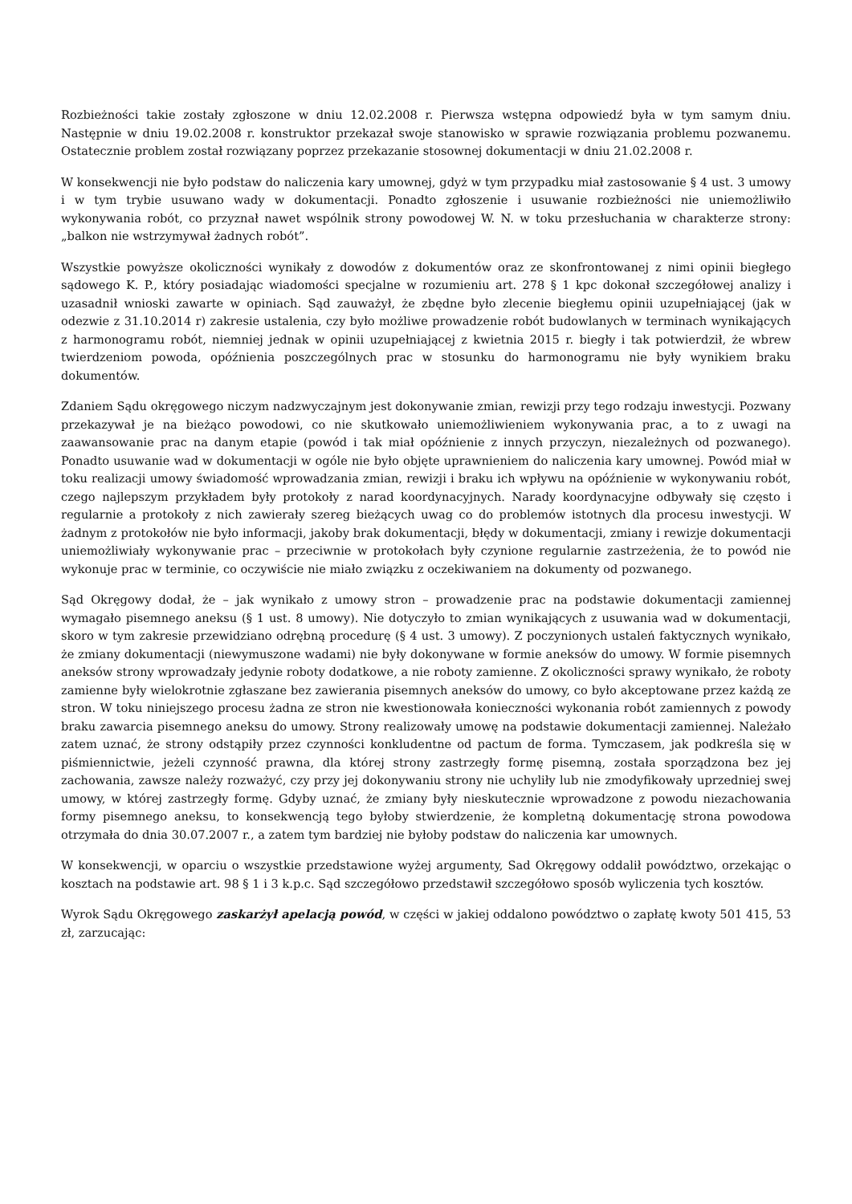Rozbieżności takie zostały zgłoszone w dniu 12.02.2008 r. Pierwsza wstępna odpowiedź była w tym samym dniu. Następnie w dniu 19.02.2008 r. konstruktor przekazał swoje stanowisko w sprawie rozwiązania problemu pozwanemu. Ostatecznie problem został rozwiązany poprzez przekazanie stosownej dokumentacji w dniu 21.02.2008 r.
W konsekwencji nie było podstaw do naliczenia kary umownej, gdyż w tym przypadku miał zastosowanie § 4 ust. 3 umowy i w tym trybie usuwano wady w dokumentacji. Ponadto zgłoszenie i usuwanie rozbieżności nie uniemożliwiło wykonywania robót, co przyznał nawet wspólnik strony powodowej W. N. w toku przesłuchania w charakterze strony: „balkon nie wstrzymywał żadnych robót”.
Wszystkie powyższe okoliczności wynikały z dowodów z dokumentów oraz ze skonfrontowanej z nimi opinii biegłego sądowego K. P., który posiadając wiadomości specjalne w rozumieniu art. 278 § 1 kpc dokonał szczegółowej analizy i uzasadnił wnioski zawarte w opiniach. Sąd zauważył, że zbędne było zlecenie biegłemu opinii uzupełniającej (jak w odezwie z 31.10.2014 r) zakresie ustalenia, czy było możliwe prowadzenie robót budowlanych w terminach wynikających z harmonogramu robót, niemniej jednak w opinii uzupełniającej z kwietnia 2015 r. biegły i tak potwierdził, że wbrew twierdzeniom powoda, opóźnienia poszczególnych prac w stosunku do harmonogramu nie były wynikiem braku dokumentów.
Zdaniem Sądu okręgowego niczym nadzwyczajnym jest dokonywanie zmian, rewizji przy tego rodzaju inwestycji. Pozwany przekazywał je na bieżąco powodowi, co nie skutkowało uniemożliwieniem wykonywania prac, a to z uwagi na zaawansowanie prac na danym etapie (powód i tak miał opóźnienie z innych przyczyn, niezależnych od pozwanego). Ponadto usuwanie wad w dokumentacji w ogóle nie było objęte uprawnieniem do naliczenia kary umownej. Powód miał w toku realizacji umowy świadomość wprowadzania zmian, rewizji i braku ich wpływu na opóźnienie w wykonywaniu robót, czego najlepszym przykładem były protokoły z narad koordynacyjnych. Narady koordynacyjne odbywały się często i regularnie a protokoły z nich zawierały szereg bieżących uwag co do problemów istotnych dla procesu inwestycji. W żadnym z protokołów nie było informacji, jakoby brak dokumentacji, błędy w dokumentacji, zmiany i rewizje dokumentacji uniemożliwiały wykonywanie prac – przeciwnie w protokołach były czynione regularnie zastrzeżenia, że to powód nie wykonuje prac w terminie, co oczywiście nie miało związku z oczekiwaniem na dokumenty od pozwanego.
Sąd Okręgowy dodał, że – jak wynikało z umowy stron – prowadzenie prac na podstawie dokumentacji zamiennej wymagało pisemnego aneksu (§ 1 ust. 8 umowy). Nie dotyczyło to zmian wynikających z usuwania wad w dokumentacji, skoro w tym zakresie przewidziano odrębną procedurę (§ 4 ust. 3 umowy). Z poczynionych ustaleń faktycznych wynikało, że zmiany dokumentacji (niewymuszone wadami) nie były dokonywane w formie aneksów do umowy. W formie pisemnych aneksów strony wprowadzały jedynie roboty dodatkowe, a nie roboty zamienne. Z okoliczności sprawy wynikało, że roboty zamienne były wielokrotnie zgłaszane bez zawierania pisemnych aneksów do umowy, co było akceptowane przez każdą ze stron. W toku niniejszego procesu żadna ze stron nie kwestionowała konieczności wykonania robót zamiennych z powody braku zawarcia pisemnego aneksu do umowy. Strony realizowały umowę na podstawie dokumentacji zamiennej. Należało zatem uznać, że strony odstąpiły przez czynności konkludentne od pactum de forma. Tymczasem, jak podkreśla się w piśmiennictwie, jeżeli czynność prawna, dla której strony zastrzegły formę pisemną, została sporządzona bez jej zachowania, zawsze należy rozważyć, czy przy jej dokonywaniu strony nie uchyliły lub nie zmodyfikowały uprzedniej swej umowy, w której zastrzegły formę. Gdyby uznać, że zmiany były nieskutecznie wprowadzone z powodu niezachowania formy pisemnego aneksu, to konsekwencją tego byłoby stwierdzenie, że kompletną dokumentację strona powodowa otrzymała do dnia 30.07.2007 r., a zatem tym bardziej nie byłoby podstaw do naliczenia kar umownych.
W konsekwencji, w oparciu o wszystkie przedstawione wyżej argumenty, Sad Okręgowy oddalił powództwo, orzekając o kosztach na podstawie art. 98 § 1 i 3 k.p.c. Sąd szczegółowo przedstawił szczegółowo sposób wyliczenia tych kosztów.
Wyrok Sądu Okręgowego zaskarżył apelacją powód, w części w jakiej oddalono powództwo o zapłatę kwoty 501 415, 53 zł, zarzucając: